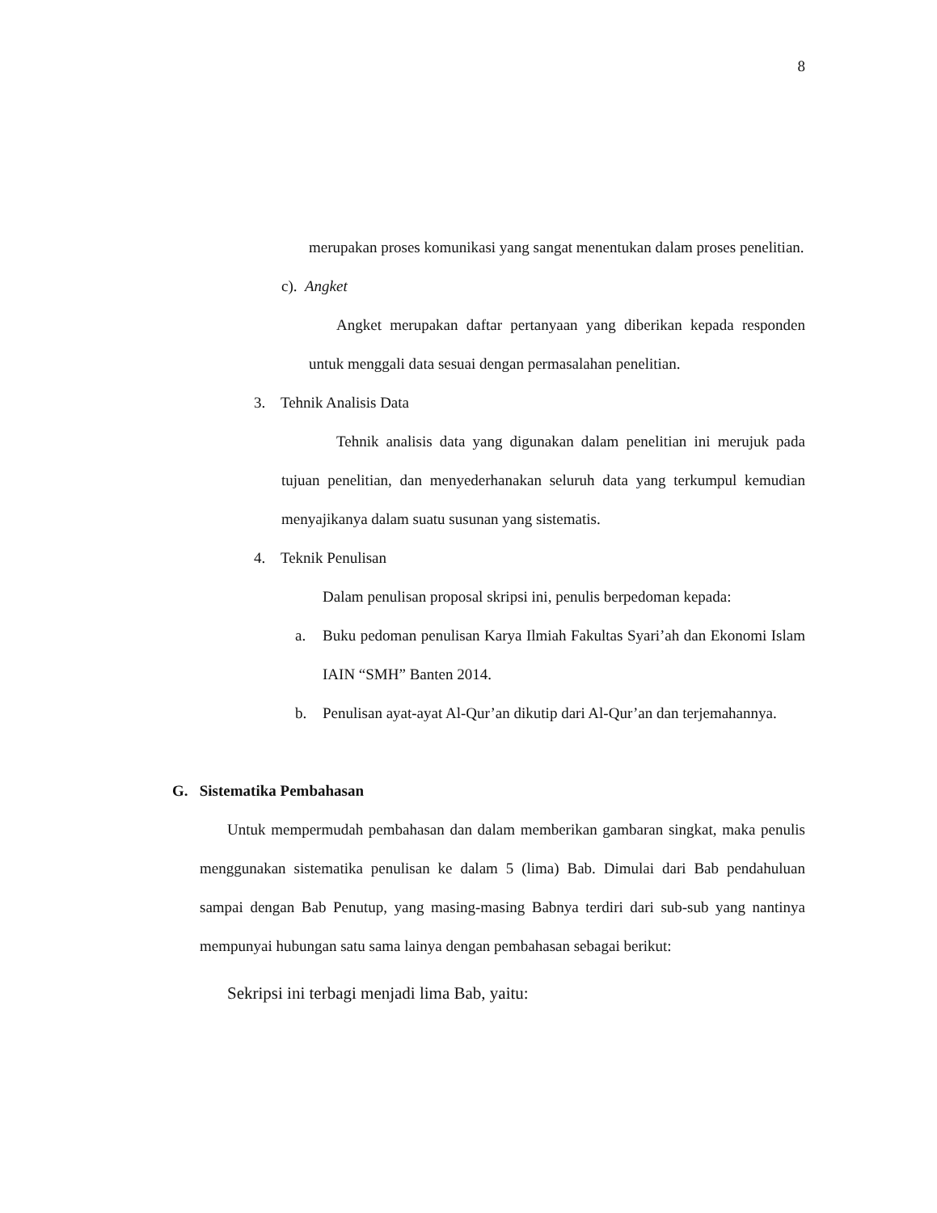8
merupakan proses komunikasi yang sangat menentukan dalam proses penelitian.
c). Angket
Angket merupakan daftar pertanyaan yang diberikan kepada responden untuk menggali data sesuai dengan permasalahan penelitian.
3. Tehnik Analisis Data
Tehnik analisis data yang digunakan dalam penelitian ini merujuk pada tujuan penelitian, dan menyederhanakan seluruh data yang terkumpul kemudian menyajikanya dalam suatu susunan yang sistematis.
4. Teknik Penulisan
Dalam penulisan proposal skripsi ini, penulis berpedoman kepada:
a. Buku pedoman penulisan Karya Ilmiah Fakultas Syari’ah dan Ekonomi Islam IAIN “SMH” Banten 2014.
b. Penulisan ayat-ayat Al-Qur’an dikutip dari Al-Qur’an dan terjemahannya.
G. Sistematika Pembahasan
Untuk mempermudah pembahasan dan dalam memberikan gambaran singkat, maka penulis menggunakan sistematika penulisan ke dalam 5 (lima) Bab. Dimulai dari Bab pendahuluan sampai dengan Bab Penutup, yang masing-masing Babnya terdiri dari sub-sub yang nantinya mempunyai hubungan satu sama lainya dengan pembahasan sebagai berikut:
Sekripsi ini terbagi menjadi lima Bab, yaitu: